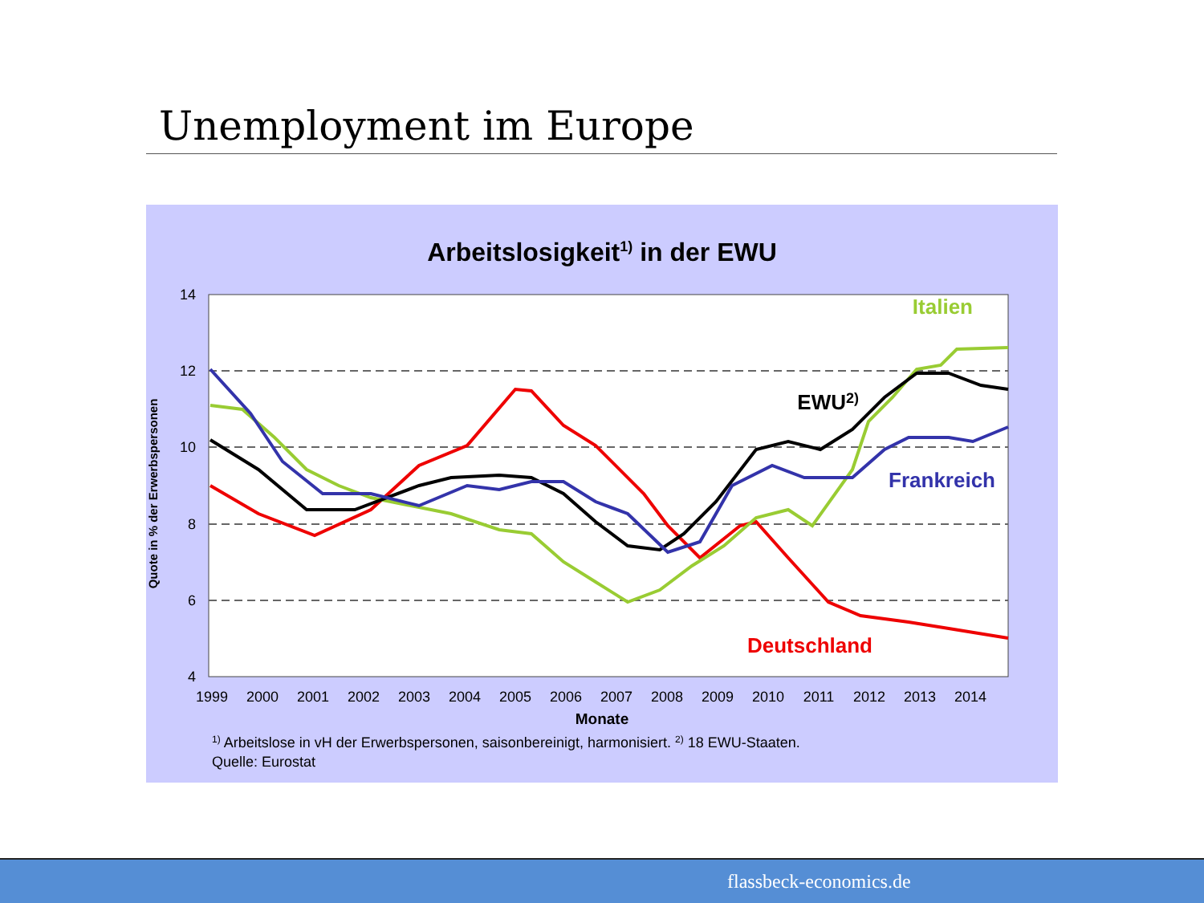Unemployment im Europe
Arbeitslosigkeit1) in der EWU
14
12
10
8
6
4
1999
2000
2001
2002
2003
2004
2005
2006
2007
2008
2009
2010
2011
2012
2013
2014
Monate
Quote in % der Erwerbspersonen
Italien
EWU2)
Frankreich
Deutschland
1) Arbeitslose in vH der Erwerbspersonen, saisonbereinigt, harmonisiert. 2) 18 EWU-Staaten.
Quelle: Eurostat
flassbeck-economics.de